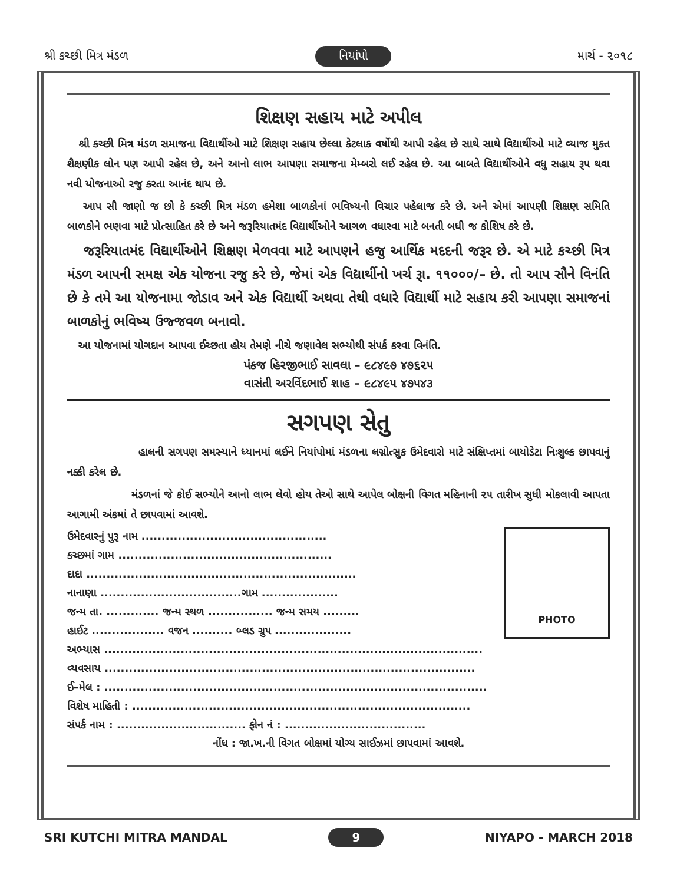શ્રી કચ્છી મિત્ર મંડળ નિયાંપો માર્ચ - ૨૦૧૮
શિક્ષણ સહાય માટે અપીલ
શ્રી કચ્છી મિત્ર મંડળ સમાજના વિદ્યાર્થીઓ માટે શિક્ષણ સહાય છેલ્લા કેટલાક વર્ષોથી આપી રહેલ છે સાથે સાથે વિદ્યાર્થીઓ માટે વ્યાજ મુક્ત શૈક્ષણીક લોન પણ આપી રહેલ છે, અને આનો લાભ આપણા સમાજના મેમ્બરો લઈ રહેલ છે. આ બાબતે વિદ્યાર્થીઓને વધુ સહાય રૂપ થવા નવી યોજનાઓ રજુ કરતા આનંદ થાય છે.
આપ સૌ જાણો જ છો કે કચ્છી મિત્ર મંડળ હમેશા બાળકોનાં ભવિષ્યનો વિચાર પહેલાજ કરે છે. અને એમાં આપણી શિક્ષણ સમિતિ બાળકોને ભણવા માટે પ્રોત્સાહિત કરે છે અને જરૂરિયાતમંદ વિદ્યાર્થીઓને આગળ વધારવા માટે બનતી બધી જ કોશિષ કરે છે.
જરૂરિયાતમંદ વિદ્યાર્થીઓને શિક્ષણ મેળવવા માટે આપણને હજુ આર્થિક મદદની જરૂર છે. એ માટે કચ્છી મિત્ર મંડળ આપની સમક્ષ એક યોજના રજુ કરે છે, જેમાં એક વિદ્યાર્થીનો ખર્ચ રૂા. ૧૧૦૦૦/– છે. તો આપ સૌને વિનંતિ છે કે તમે આ યોજનામા જોડાવ અને એક વિદ્યાર્થી અથવા તેથી વધારે વિદ્યાર્થી માટે સહાય કરી આપણા સમાજનાં બાળકોનું ભવિષ્ય ઉજ્જવળ બનાવો.
આ યોજનામાં યોગદાન આપવા ઈચ્છતા હોય તેમણે નીચે જણાવેલ સભ્યોથી સંપર્ક કરવા વિનંતિ.
પંકજ હિરજીભાઈ સાવલા – ૯૮૪૯૭ ૪૭૬૨૫
વાસંતી અરવિંદભાઈ શાહ – ૯૮૪૯૫ ૪૭૫૪૩
સગપણ સેતુ
હાલની સગપણ સમસ્યાને ધ્યાનમાં લઈને નિયાંપોમાં મંડળના લગ્નોત્સુક ઉમેદવારો માટે સંક્ષિપ્તમાં બાયોડેટા નિઃશુલ્ક છાપવાનું નક્કી કરેલ છે.
મંડળનાં જે કોઈ સભ્યોને આનો લાભ લેવો હોય તેઓ સાથે આપેલ બોક્ષની વિગત મહિનાની ૨૫ તારીખ સુધી મોકલાવી આપતા આગામી અંકમાં તે છાપવામાં આવશે.
ઉમેદવારનું પુરૂ નામ ..............................................
કચ્છમાં ગામ .....................................................
દાદા ...................................................................
નાનાણા ...................................ગામ ...................
જન્મ તા. ............. જન્મ સ્થળ ................ જન્મ સમય .........
હાઈટ .................. વજન .......... બ્લડ ગ્રુપ ...................
PHOTO
અભ્યાસ ..............................................................................................
વ્યવસાય ............................................................................................
ઈ–મેલ : ...............................................................................................
વિશેષ માહિતી : ....................................................................................
સંપર્ક નામ : ................................ ફોન નં : ...................................
નોંધ : જા.ખ.ની વિગત બોક્ષમાં યોગ્ય સાઈઝમાં છાપવામાં આવશે.
SRI KUTCHI MITRA MANDAL 9 NIYAPO - MARCH 2018